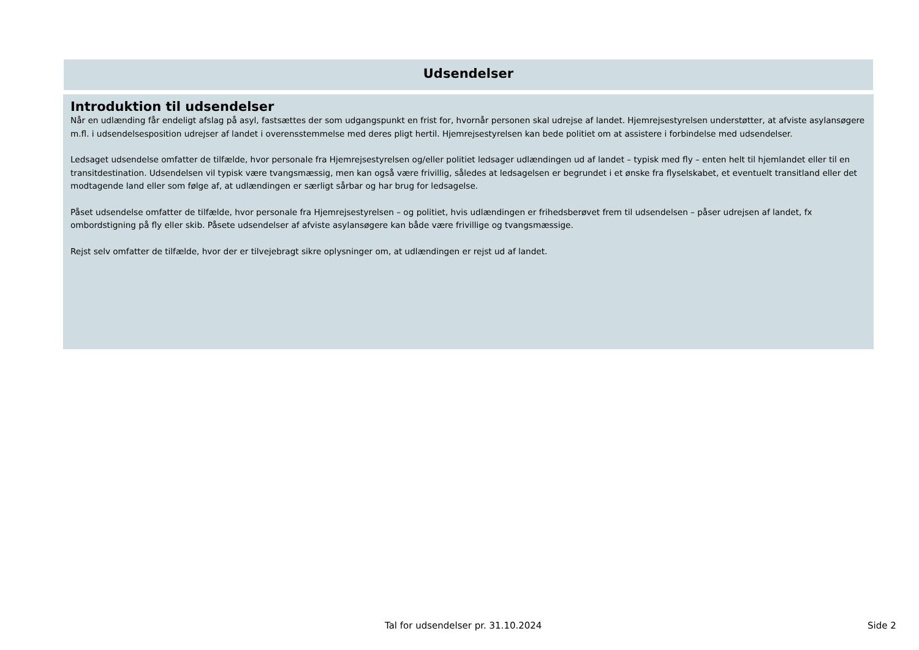Udsendelser
Introduktion til udsendelser
Når en udlænding får endeligt afslag på asyl, fastsættes der som udgangspunkt en frist for, hvornår personen skal udrejse af landet. Hjemrejsestyrelsen understøtter, at afviste asylansøgere m.fl. i udsendelsesposition udrejser af landet i overensstemmelse med deres pligt hertil. Hjemrejsestyrelsen kan bede politiet om at assistere i forbindelse med udsendelser.
Ledsaget udsendelse omfatter de tilfælde, hvor personale fra Hjemrejsestyrelsen og/eller politiet ledsager udlændingen ud af landet – typisk med fly – enten helt til hjemlandet eller til en transitdestination. Udsendelsen vil typisk være tvangsmæssig, men kan også være frivillig, således at ledsagelsen er begrundet i et ønske fra flyselskabet, et eventuelt transitland eller det modtagende land eller som følge af, at udlændingen er særligt sårbar og har brug for ledsagelse.
Påset udsendelse omfatter de tilfælde, hvor personale fra Hjemrejsestyrelsen – og politiet, hvis udlændingen er frihedsberøvet frem til udsendelsen – påser udrejsen af landet, fx ombordstigning på fly eller skib. Påsete udsendelser af afviste asylansøgere kan både være frivillige og tvangsmæssige.
Rejst selv omfatter de tilfælde, hvor der er tilvejebragt sikre oplysninger om, at udlændingen er rejst ud af landet.
Tal for udsendelser pr. 31.10.2024 Side 2